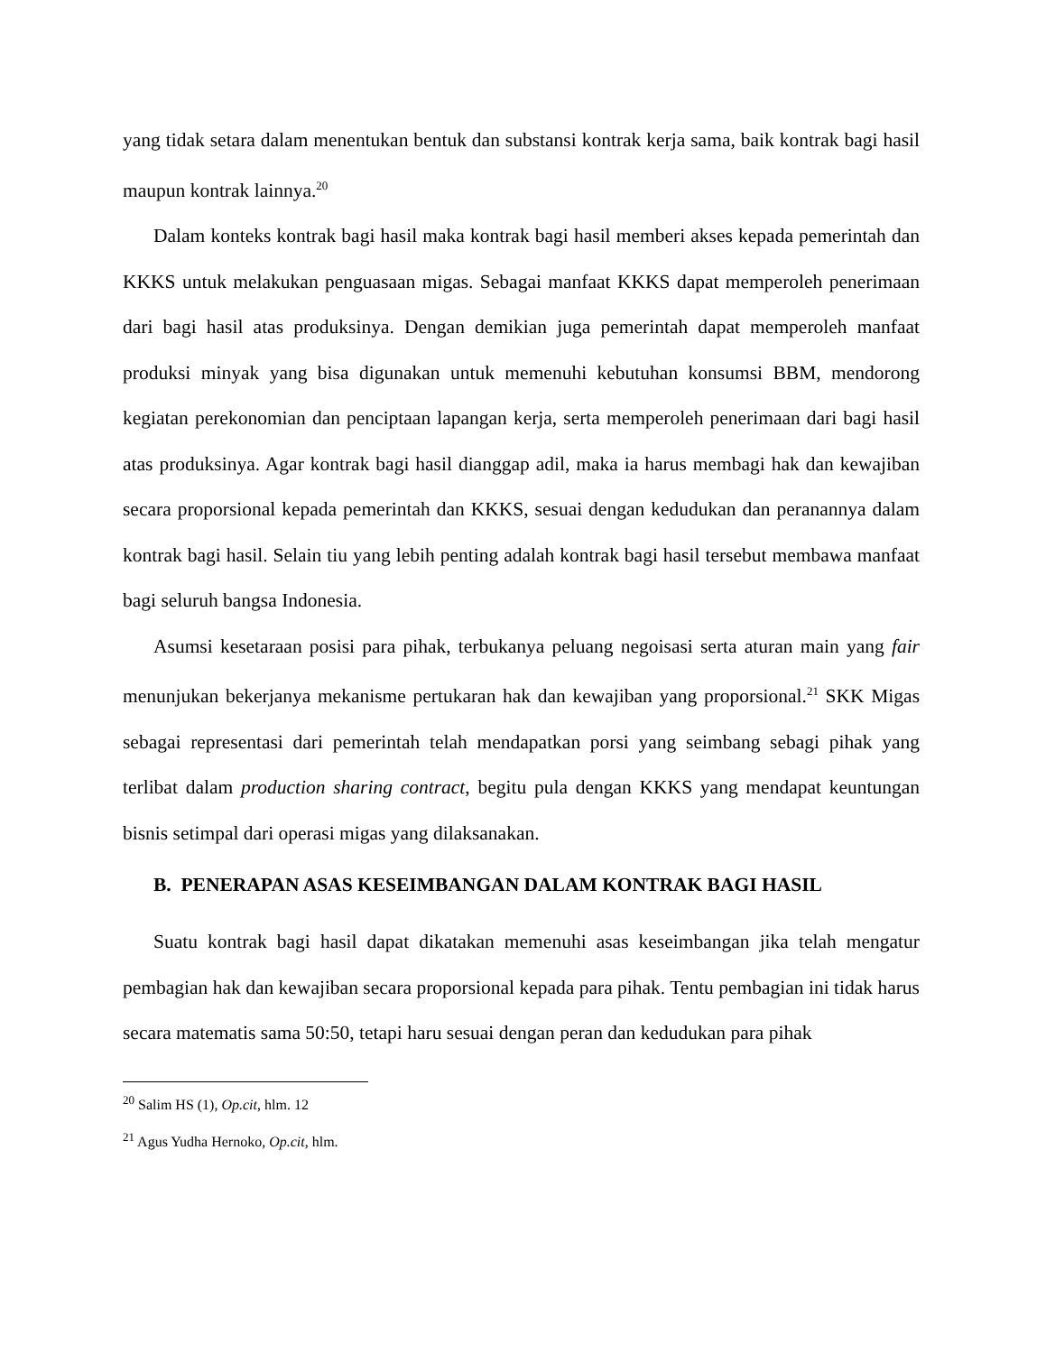yang tidak setara dalam menentukan bentuk dan substansi kontrak kerja sama, baik kontrak bagi hasil maupun kontrak lainnya.<sup>20</sup>
Dalam konteks kontrak bagi hasil maka kontrak bagi hasil memberi akses kepada pemerintah dan KKKS untuk melakukan penguasaan migas. Sebagai manfaat KKKS dapat memperoleh penerimaan dari bagi hasil atas produksinya. Dengan demikian juga pemerintah dapat memperoleh manfaat produksi minyak yang bisa digunakan untuk memenuhi kebutuhan konsumsi BBM, mendorong kegiatan perekonomian dan penciptaan lapangan kerja, serta memperoleh penerimaan dari bagi hasil atas produksinya. Agar kontrak bagi hasil dianggap adil, maka ia harus membagi hak dan kewajiban secara proporsional kepada pemerintah dan KKKS, sesuai dengan kedudukan dan peranannya dalam kontrak bagi hasil. Selain tiu yang lebih penting adalah kontrak bagi hasil tersebut membawa manfaat bagi seluruh bangsa Indonesia.
Asumsi kesetaraan posisi para pihak, terbukanya peluang negoisasi serta aturan main yang fair menunjukan bekerjanya mekanisme pertukaran hak dan kewajiban yang proporsional.<sup>21</sup> SKK Migas sebagai representasi dari pemerintah telah mendapatkan porsi yang seimbang sebagi pihak yang terlibat dalam production sharing contract, begitu pula dengan KKKS yang mendapat keuntungan bisnis setimpal dari operasi migas yang dilaksanakan.
B. PENERAPAN ASAS KESEIMBANGAN DALAM KONTRAK BAGI HASIL
Suatu kontrak bagi hasil dapat dikatakan memenuhi asas keseimbangan jika telah mengatur pembagian hak dan kewajiban secara proporsional kepada para pihak. Tentu pembagian ini tidak harus secara matematis sama 50:50, tetapi haru sesuai dengan peran dan kedudukan para pihak
<sup>20</sup> Salim HS (1), Op.cit, hlm. 12
<sup>21</sup> Agus Yudha Hernoko, Op.cit, hlm.